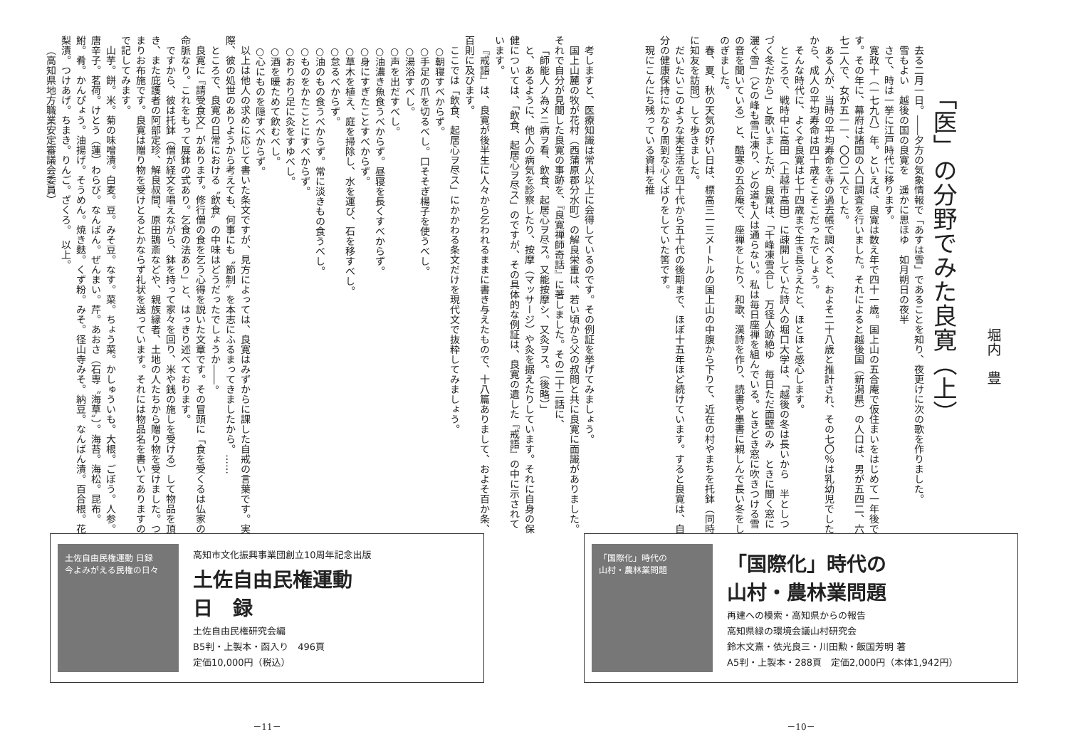考しますと、医療知識は常人以上に会得しているのです。その例証を挙げてみましょう。
国上山麓の牧が花村（西蒲原郡分水町）の解良栄重は、若い頃から父の叔問と共に良寛に面識がありました。それで自分が見聞した良寛の事跡を、『良寛禅師奇話』に著しました。その二十二話に、
「師能人ノ為メニ病ヲ看、飲食、起居心ヲ尽ス。又能按摩シ、又灸ヲス。（後略）」
と、あるように、他人の病気を診察したり、按摩（マッサージ）や灸を据えたりしています。それに自身の保健については、「飲食、起居心ヲ尽ス」のですが、その具体的な例証は、良寛の遺した『戒語』の中に示されています。
『戒語』は、良寛が後半生に人々から乞われるままに書き与えたもので、十八篇ありまして、およそ百か条、百則に及びます。
ここでは「飲食、起居心ヲ尽ス」にかかわる条文だけを現代文で抜粋してみましょう。
○朝寝すべからず。
○手足の爪を切るべし。口そそぎ楊子を使うべし。
○湯浴すべし。
○声を出だすべし。
○油濃き魚食うべからず。昼寝を長くすべからず。
○身にすぎたことすべからず。
○草木を植え、庭を掃除し、水を運び、石を移すべし。
○怠るべからず。
○油のもの食うべからず。常に淡きもの食うべし。
○ものをかたことにすべからず。
○おりおり足に灸をすゆべし。
○酒を暖ためて飲むべし。
○心にものを隠すべからず。
以上は他人の求めに応じて書いた条文ですが、見方によっては、良寛はみずからに課した自戒の言葉です。実際、彼の処世のありようから考えても、何事にも〝節制〟を本志にふるまってきましたから。……
ところで、良寛の日常における〝飲食〟の中味はどうだったでしょうか――。
良寛に『請受食文』があります。修行僧の食を乞う心得を説いた文章です。その冒頭に「食を受くるは仏家の命脈なり。これをもって展鉢の式あり。乞食の法あり」と、はっきり述べております。
ですから、彼は托鉢（僧が経文を唱えながら、鉢を持って家々を回り、米や銭の施しを受ける）して物品を頂き、また庇護者の阿部定珍、解良叔問、原田鵲斎などや、親族縁者、土地の人たちから贈り物を受けました。つまりお布施です。良寛は贈り物を受けとるとかならず礼状を送っています。それには物品名を書いてありますので記してみます。
山芋。餅。米。菊の味噌漬。白麦。豆。みそ豆。なす。菜。ちょう菜。かしゅういも。大根。ごぼう。人参。唐辛子。茗荷。けとう（蓮）わらび。なんばん。ぜんまい。芹。あおさ（石専〝海草〟）。海苔。海松。昆布。鮒。肴。かんぴょう。油揚げ。そうめん。焼き麩。くず粉。みそ。径山寺みそ。納豆。なんばん漬。百合根。花梨漬。つけあげ。ちまき。りんご。ざくろ。　以上。
（高知県地方職業安定審議会委員）
土佐自由民権運動 日録
今よみがえる民権の日々
高知市文化振興事業団創立10周年記念出版
土佐自由民権運動
日　録
土佐自由民権研究会編
B5判・上製本・函入り　496頁
定価10,000円（税込）
－11－
「医」の分野でみた良寛（上）
堀内　豊
去る二月一日。――夕方の気象情報で「あすは雪」であることを知り、夜更けに次の歌を作りました。
雪もよい　越後の国の良寛を　遥かに思ほゆ　如月朔日の夜半
さて、時は一挙に江戸時代に移ります。
寛政十（一七九八）年。といえば、良寛は数え年で四十一歳。国上山の五合庵で仮住まいをはじめて一年後です。その年に、幕府は諸国の人口調査を行いました。それによると越後国（新潟県）の人口は、男が五四二、六七二人で、女が五一一、〇〇二人でした。
ある人が、当時の平均寿命を寺の過去帳で調べると、およそ二十八歳と推計され、その七〇％は乳幼児でしたから、成人の平均寿命は四十歳そこそこだったでしょう。
そんな時代に、よくぞ良寛は七十四歳まで生き長らえたと、ほとほと感心します。
ところで、戦時中に高田（上越市高田）に疎開していた詩人の堀口大学は、「越後の冬は長いから　半としつづく冬だから」と歌いましたが、良寛は、「千峰凍雪合し　万径人跡絶ゆ　毎日ただ面壁のみ　ときに聞く窓に灑ぐ雪」（どの峰も雪に凍り、どの道も人は通らない。私は毎日座禅を組んでいる。ときどき窓に吹きつける雪の音を聞いている）と、酷寒の五合庵で、座禅をしたり、和歌、漢詩を作り、読書や墨書に親しんで長い冬をしのぎました。
春、夏、秋の天気の好い日は、標高三一三メートルの国上山の中腹から下りて、近在の村やまちを托鉢（同時に知友を訪問）して歩きました。
だいたいこのような実生活を四十代から五十代の後期まで、ほぼ十五年ほど続けています。すると良寛は、自分の健康保持にかなり周到な心くばりをしていた筈です。
現にこんにち残っている資料を推
「国際化」時代の
山村・農林業問題
「国際化」時代の
山村・農林業問題
再建への模索・高知県からの報告
高知県緑の環境会議山村研究会
鈴木文熹・依光良三・川田勲・飯国芳明 著
A5判・上製本・288頁　定価2,000円（本体1,942円）
－10－